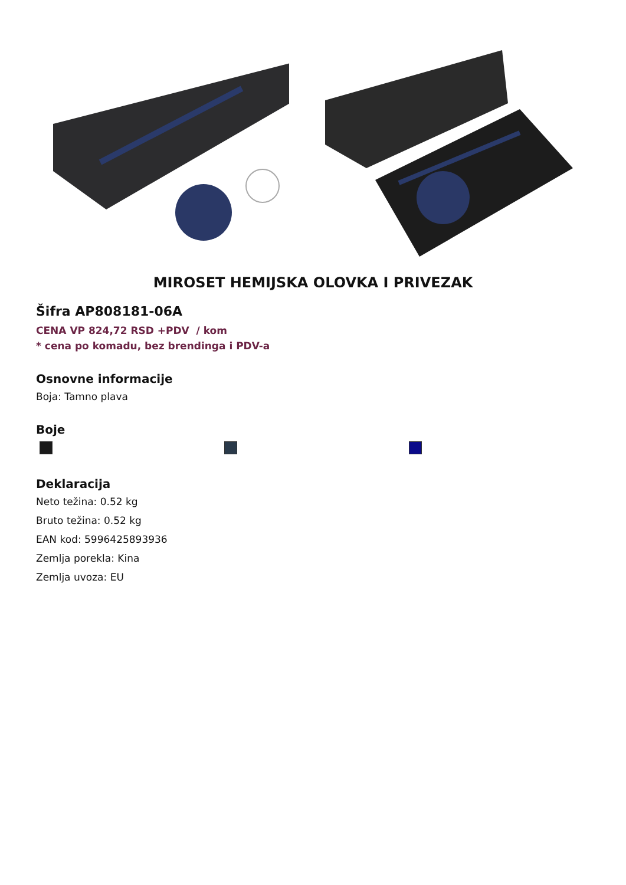MIROSET HEMIJSKA OLOVKA I PRIVEZAK
Šifra AP808181-06A
CENA VP 824,72 RSD +PDV / kom
* cena po komadu, bez brendinga i PDV-a
Osnovne informacije
Boja: Tamno plava
Boje
Deklaracija
Neto težina: 0.52 kg
Bruto težina: 0.52 kg
EAN kod: 5996425893936
Zemlja porekla: Kina
Zemlja uvoza: EU